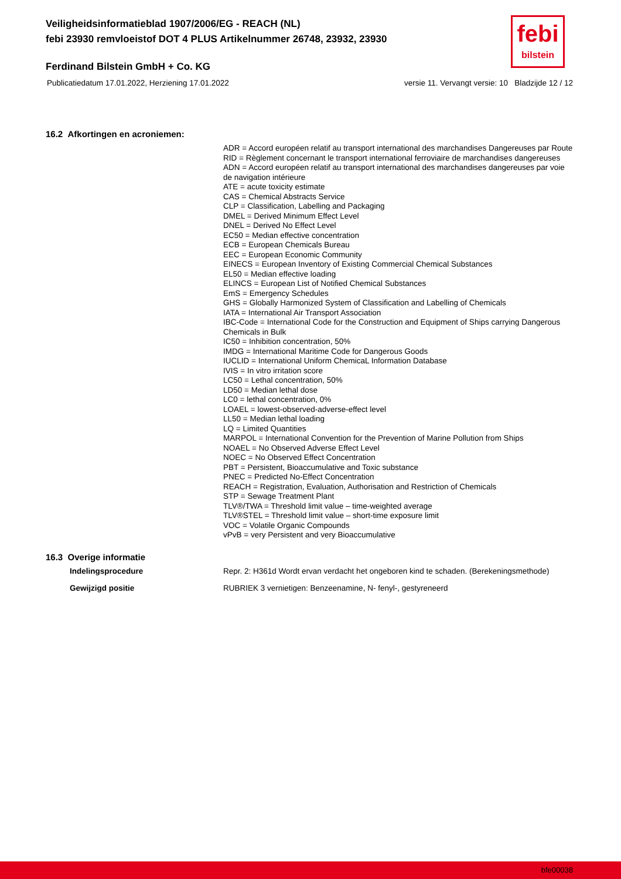Veiligheidsinformatieblad 1907/2006/EG - REACH (NL)
febi 23930 remvloeistof DOT 4 PLUS Artikelnummer 26748, 23932, 23930
febi
bilstein
Ferdinand Bilstein GmbH + Co. KG
Publicatiedatum 17.01.2022, Herziening 17.01.2022 versie 11. Vervangt versie: 10 Bladzijde 12 / 12
16.2 Afkortingen en acroniemen:
ADR = Accord européen relatif au transport international des marchandises Dangereuses par Route
RID = Règlement concernant le transport international ferroviaire de marchandises dangereuses
ADN = Accord européen relatif au transport international des marchandises dangereuses par voie de navigation intérieure
ATE = acute toxicity estimate
CAS = Chemical Abstracts Service
CLP = Classification, Labelling and Packaging
DMEL = Derived Minimum Effect Level
DNEL = Derived No Effect Level
EC50 = Median effective concentration
ECB = European Chemicals Bureau
EEC = European Economic Community
EINECS = European Inventory of Existing Commercial Chemical Substances
EL50 = Median effective loading
ELINCS = European List of Notified Chemical Substances
EmS = Emergency Schedules
GHS = Globally Harmonized System of Classification and Labelling of Chemicals
IATA = International Air Transport Association
IBC-Code = International Code for the Construction and Equipment of Ships carrying Dangerous Chemicals in Bulk
IC50 = Inhibition concentration, 50%
IMDG = International Maritime Code for Dangerous Goods
IUCLID = International Uniform ChemicaL Information Database
IVIS = In vitro irritation score
LC50 = Lethal concentration, 50%
LD50 = Median lethal dose
LC0 = lethal concentration, 0%
LOAEL = lowest-observed-adverse-effect level
LL50 = Median lethal loading
LQ = Limited Quantities
MARPOL = International Convention for the Prevention of Marine Pollution from Ships
NOAEL = No Observed Adverse Effect Level
NOEC = No Observed Effect Concentration
PBT = Persistent, Bioaccumulative and Toxic substance
PNEC = Predicted No-Effect Concentration
REACH = Registration, Evaluation, Authorisation and Restriction of Chemicals
STP = Sewage Treatment Plant
TLV®/TWA = Threshold limit value – time-weighted average
TLV®STEL = Threshold limit value – short-time exposure limit
VOC = Volatile Organic Compounds
vPvB = very Persistent and very Bioaccumulative
16.3 Overige informatie
Indelingsprocedure Repr. 2: H361d Wordt ervan verdacht het ongeboren kind te schaden. (Berekeningsmethode)
Gewijzigd positie RUBRIEK 3 vernietigen: Benzeenamine, N- fenyl-, gestyreneerd
bfe00038